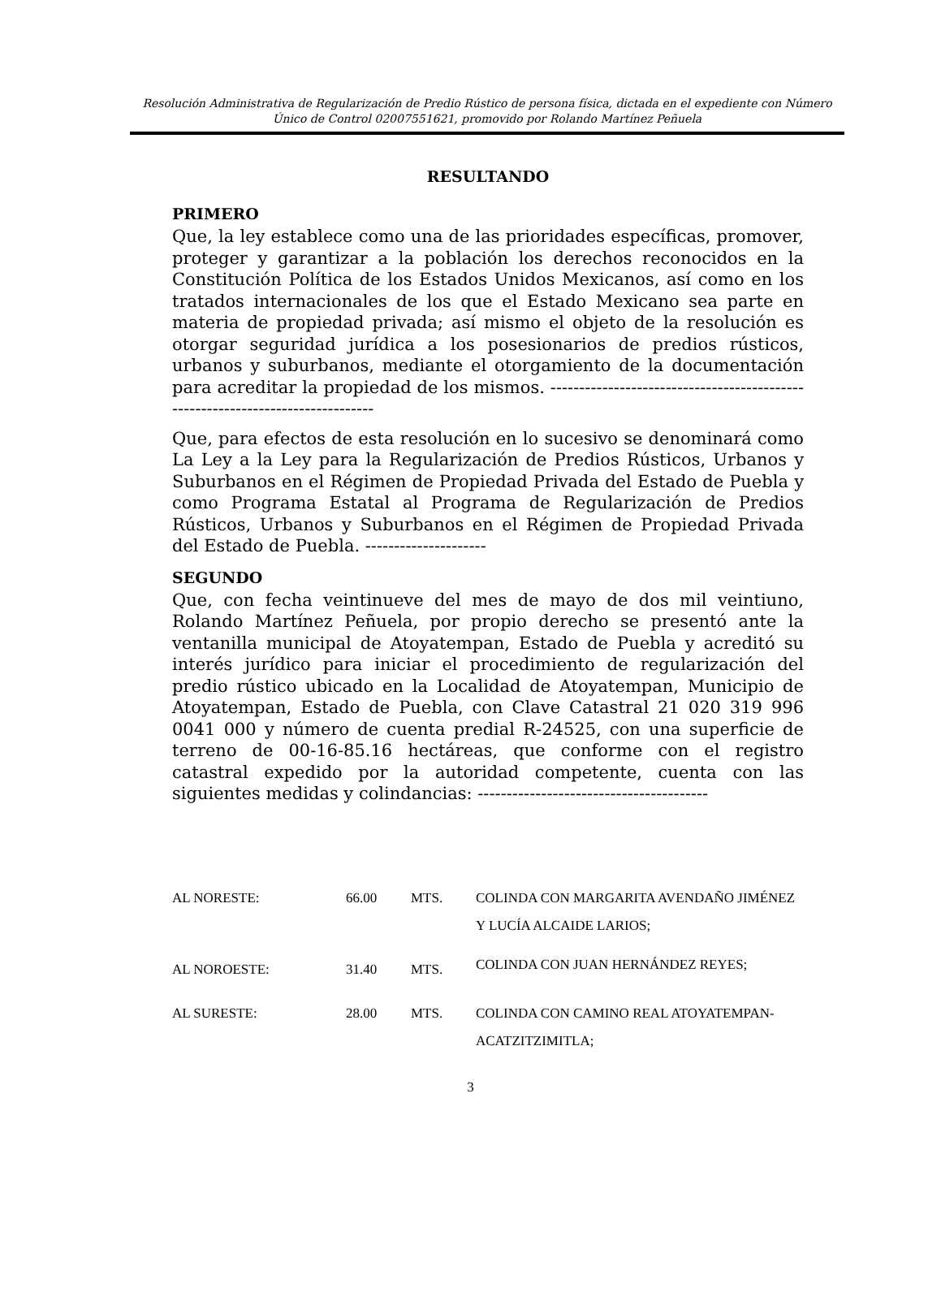Resolución Administrativa de Regularización de Predio Rústico de persona física, dictada en el expediente con Número Único de Control 02007551621, promovido por Rolando Martínez Peñuela
RESULTANDO
PRIMERO
Que, la ley establece como una de las prioridades específicas, promover, proteger y garantizar a la población los derechos reconocidos en la Constitución Política de los Estados Unidos Mexicanos, así como en los tratados internacionales de los que el Estado Mexicano sea parte en materia de propiedad privada; así mismo el objeto de la resolución es otorgar seguridad jurídica a los posesionarios de predios rústicos, urbanos y suburbanos, mediante el otorgamiento de la documentación para acreditar la propiedad de los mismos. -------------------------------------------------------------------------------
Que, para efectos de esta resolución en lo sucesivo se denominará como La Ley a la Ley para la Regularización de Predios Rústicos, Urbanos y Suburbanos en el Régimen de Propiedad Privada del Estado de Puebla y como Programa Estatal al Programa de Regularización de Predios Rústicos, Urbanos y Suburbanos en el Régimen de Propiedad Privada del Estado de Puebla. ---------------------
SEGUNDO
Que, con fecha veintinueve del mes de mayo de dos mil veintiuno, Rolando Martínez Peñuela, por propio derecho se presentó ante la ventanilla municipal de Atoyatempan, Estado de Puebla y acreditó su interés jurídico para iniciar el procedimiento de regularización del predio rústico ubicado en la Localidad de Atoyatempan, Municipio de Atoyatempan, Estado de Puebla, con Clave Catastral 21 020 319 996 0041 000 y número de cuenta predial R-24525, con una superficie de terreno de 00-16-85.16 hectáreas, que conforme con el registro catastral expedido por la autoridad competente, cuenta con las siguientes medidas y colindancias: ----------------------------------------
| AL NORESTE: | 66.00 | MTS. | COLINDA CON MARGARITA AVENDAÑO JIMÉNEZ Y LUCÍA ALCAIDE LARIOS; |
| AL NOROESTE: | 31.40 | MTS. | COLINDA CON JUAN HERNÁNDEZ REYES; |
| AL SURESTE: | 28.00 | MTS. | COLINDA CON CAMINO REAL ATOYATEMPAN-ACATZITZIMITLA; |
3